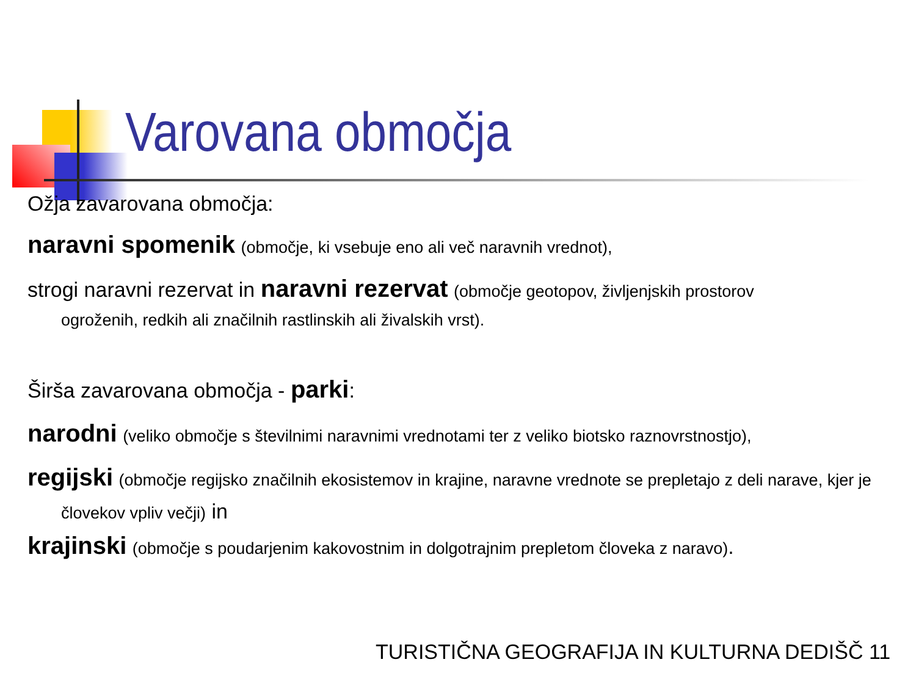Varovana območja
Ožja zavarovana območja:
naravni spomenik (območje, ki vsebuje eno ali več naravnih vrednot),
strogi naravni rezervat in naravni rezervat (območje geotopov, življenjskih prostorov
ogroženih, redkih ali značilnih rastlinskih ali živalskih vrst).
Širša zavarovana območja - parki:
narodni (veliko območje s številnimi naravnimi vrednotami ter z veliko biotsko raznovrstnostjo),
regijski (območje regijsko značilnih ekosistemov in krajine, naravne vrednote se prepletajo z deli narave, kjer je
človekov vpliv večji) in
krajinski (območje s poudarjenim kakovostnim in dolgotrajnim prepletom človeka z naravo).
TURISTIČNA GEOGRAFIJA IN KULTURNA DEDIŠČ 11